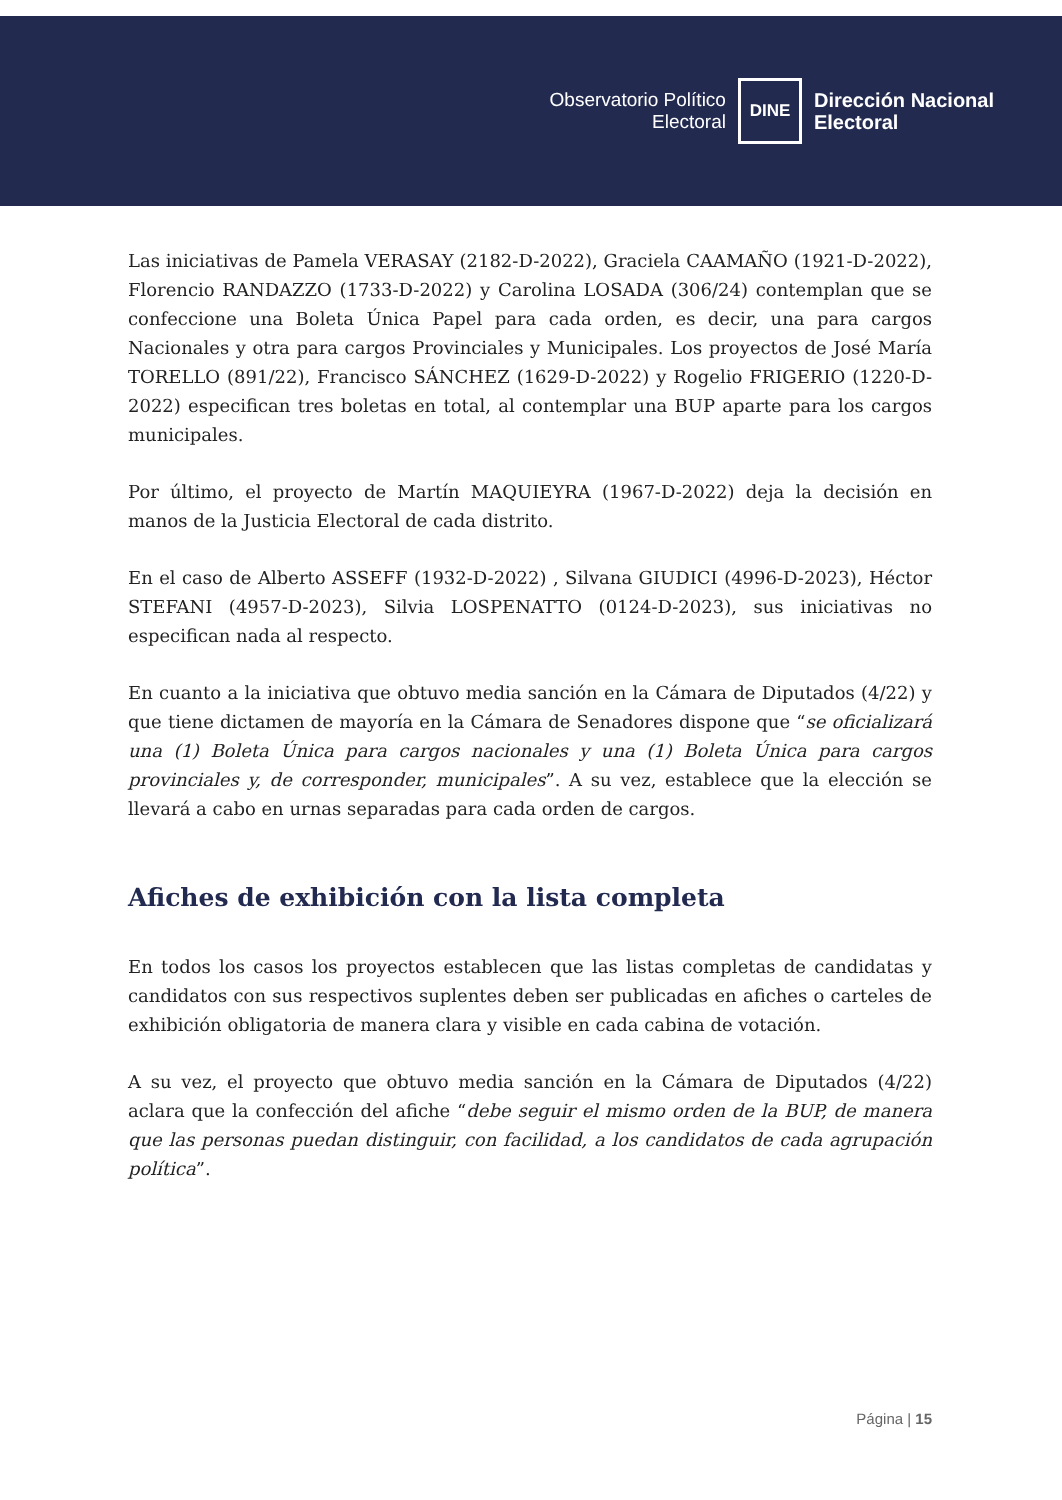Observatorio Político
Electoral
DINE
Dirección Nacional
Electoral
Las iniciativas de Pamela VERASAY (2182-D-2022), Graciela CAAMAÑO (1921-D-2022), Florencio RANDAZZO (1733-D-2022) y Carolina LOSADA (306/24) contemplan que se confeccione una Boleta Única Papel para cada orden, es decir, una para cargos Nacionales y otra para cargos Provinciales y Municipales. Los proyectos de José María TORELLO (891/22), Francisco SÁNCHEZ (1629-D-2022) y Rogelio FRIGERIO (1220-D-2022) especifican tres boletas en total, al contemplar una BUP aparte para los cargos municipales.
Por último, el proyecto de Martín MAQUIEYRA (1967-D-2022) deja la decisión en manos de la Justicia Electoral de cada distrito.
En el caso de Alberto ASSEFF (1932-D-2022) , Silvana GIUDICI (4996-D-2023), Héctor STEFANI (4957-D-2023), Silvia LOSPENATTO (0124-D-2023), sus iniciativas no especifican nada al respecto.
En cuanto a la iniciativa que obtuvo media sanción en la Cámara de Diputados (4/22) y que tiene dictamen de mayoría en la Cámara de Senadores dispone que “se oficializará una (1) Boleta Única para cargos nacionales y una (1) Boleta Única para cargos provinciales y, de corresponder, municipales”. A su vez, establece que la elección se llevará a cabo en urnas separadas para cada orden de cargos.
Afiches de exhibición con la lista completa
En todos los casos los proyectos establecen que las listas completas de candidatas y candidatos con sus respectivos suplentes deben ser publicadas en afiches o carteles de exhibición obligatoria de manera clara y visible en cada cabina de votación.
A su vez, el proyecto que obtuvo media sanción en la Cámara de Diputados (4/22) aclara que la confección del afiche “debe seguir el mismo orden de la BUP, de manera que las personas puedan distinguir, con facilidad, a los candidatos de cada agrupación política”.
Página | 15